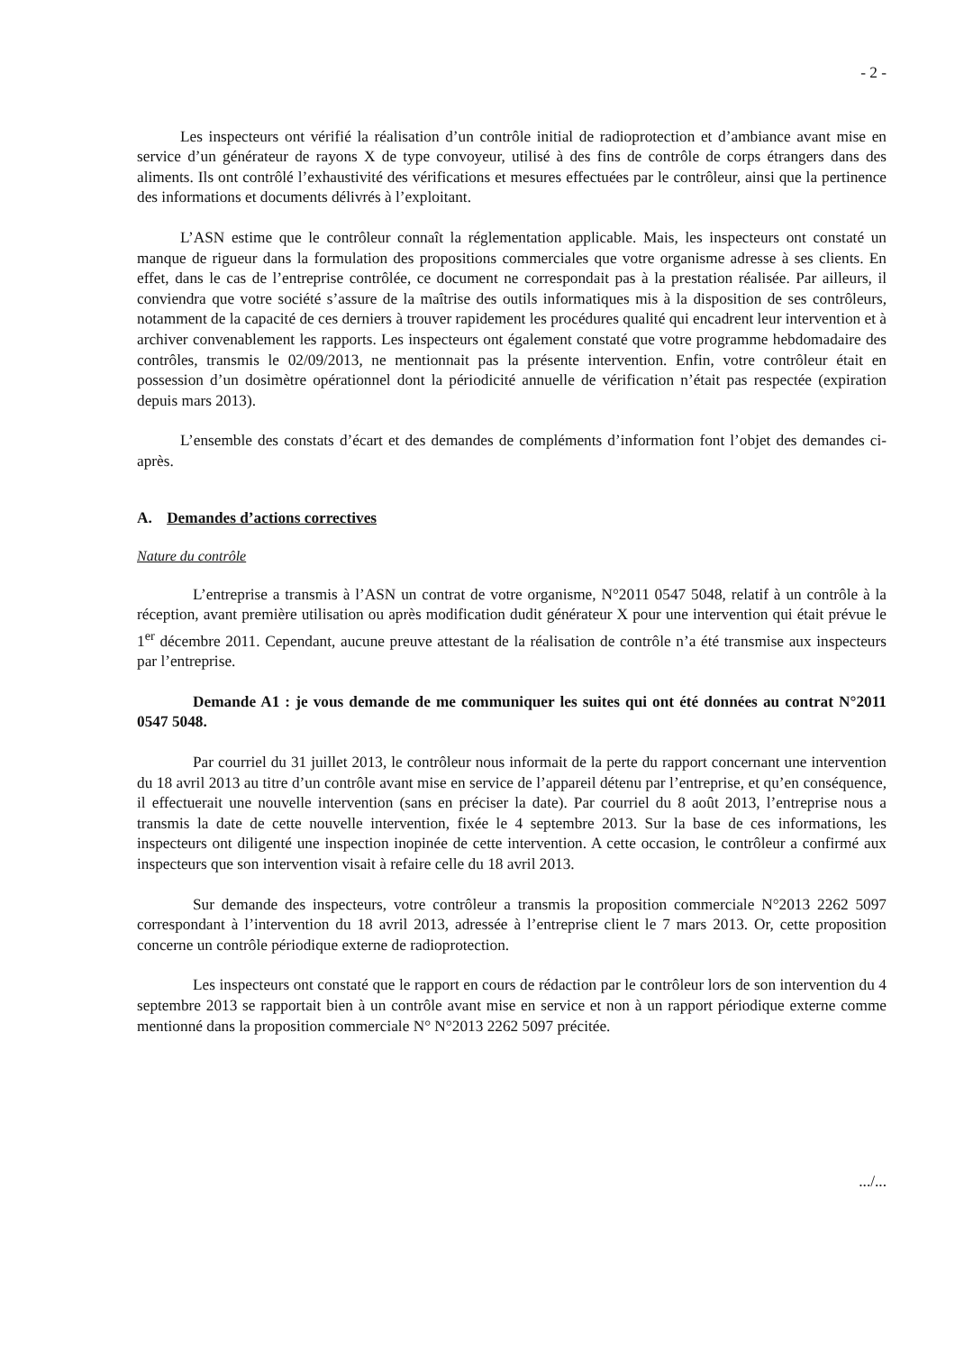- 2 -
Les inspecteurs ont vérifié la réalisation d’un contrôle initial de radioprotection et d’ambiance avant mise en service d’un générateur de rayons X de type convoyeur, utilisé à des fins de contrôle de corps étrangers dans des aliments. Ils ont contrôlé l’exhaustivité des vérifications et mesures effectuées par le contrôleur, ainsi que la pertinence des informations et documents délivrés à l’exploitant.
L’ASN estime que le contrôleur connaît la réglementation applicable. Mais, les inspecteurs ont constaté un manque de rigueur dans la formulation des propositions commerciales que votre organisme adresse à ses clients. En effet, dans le cas de l’entreprise contrôlée, ce document ne correspondait pas à la prestation réalisée. Par ailleurs, il conviendra que votre société s’assure de la maîtrise des outils informatiques mis à la disposition de ses contrôleurs, notamment de la capacité de ces derniers à trouver rapidement les procédures qualité qui encadrent leur intervention et à archiver convenablement les rapports. Les inspecteurs ont également constaté que votre programme hebdomadaire des contrôles, transmis le 02/09/2013, ne mentionnait pas la présente intervention. Enfin, votre contrôleur était en possession d’un dosimètre opérationnel dont la périodicité annuelle de vérification n’était pas respectée (expiration depuis mars 2013).
L’ensemble des constats d’écart et des demandes de compléments d’information font l’objet des demandes ci-après.
A. Demandes d’actions correctives
Nature du contrôle
L’entreprise a transmis à l’ASN un contrat de votre organisme, N°2011 0547 5048, relatif à un contrôle à la réception, avant première utilisation ou après modification dudit générateur X pour une intervention qui était prévue le 1<sup>er</sup> décembre 2011. Cependant, aucune preuve attestant de la réalisation de contrôle n’a été transmise aux inspecteurs par l’entreprise.
Demande A1 : je vous demande de me communiquer les suites qui ont été données au contrat N°2011 0547 5048.
Par courriel du 31 juillet 2013, le contrôleur nous informait de la perte du rapport concernant une intervention du 18 avril 2013 au titre d’un contrôle avant mise en service de l’appareil détenu par l’entreprise, et qu’en conséquence, il effectuerait une nouvelle intervention (sans en préciser la date). Par courriel du 8 août 2013, l’entreprise nous a transmis la date de cette nouvelle intervention, fixée le 4 septembre 2013. Sur la base de ces informations, les inspecteurs ont diligenté une inspection inopinée de cette intervention. A cette occasion, le contrôleur a confirmé aux inspecteurs que son intervention visait à refaire celle du 18 avril 2013.
Sur demande des inspecteurs, votre contrôleur a transmis la proposition commerciale N°2013 2262 5097 correspondant à l’intervention du 18 avril 2013, adressée à l’entreprise client le 7 mars 2013. Or, cette proposition concerne un contrôle périodique externe de radioprotection.
Les inspecteurs ont constaté que le rapport en cours de rédaction par le contrôleur lors de son intervention du 4 septembre 2013 se rapportait bien à un contrôle avant mise en service et non à un rapport périodique externe comme mentionné dans la proposition commerciale N° N°2013 2262 5097 précitée.
.../...